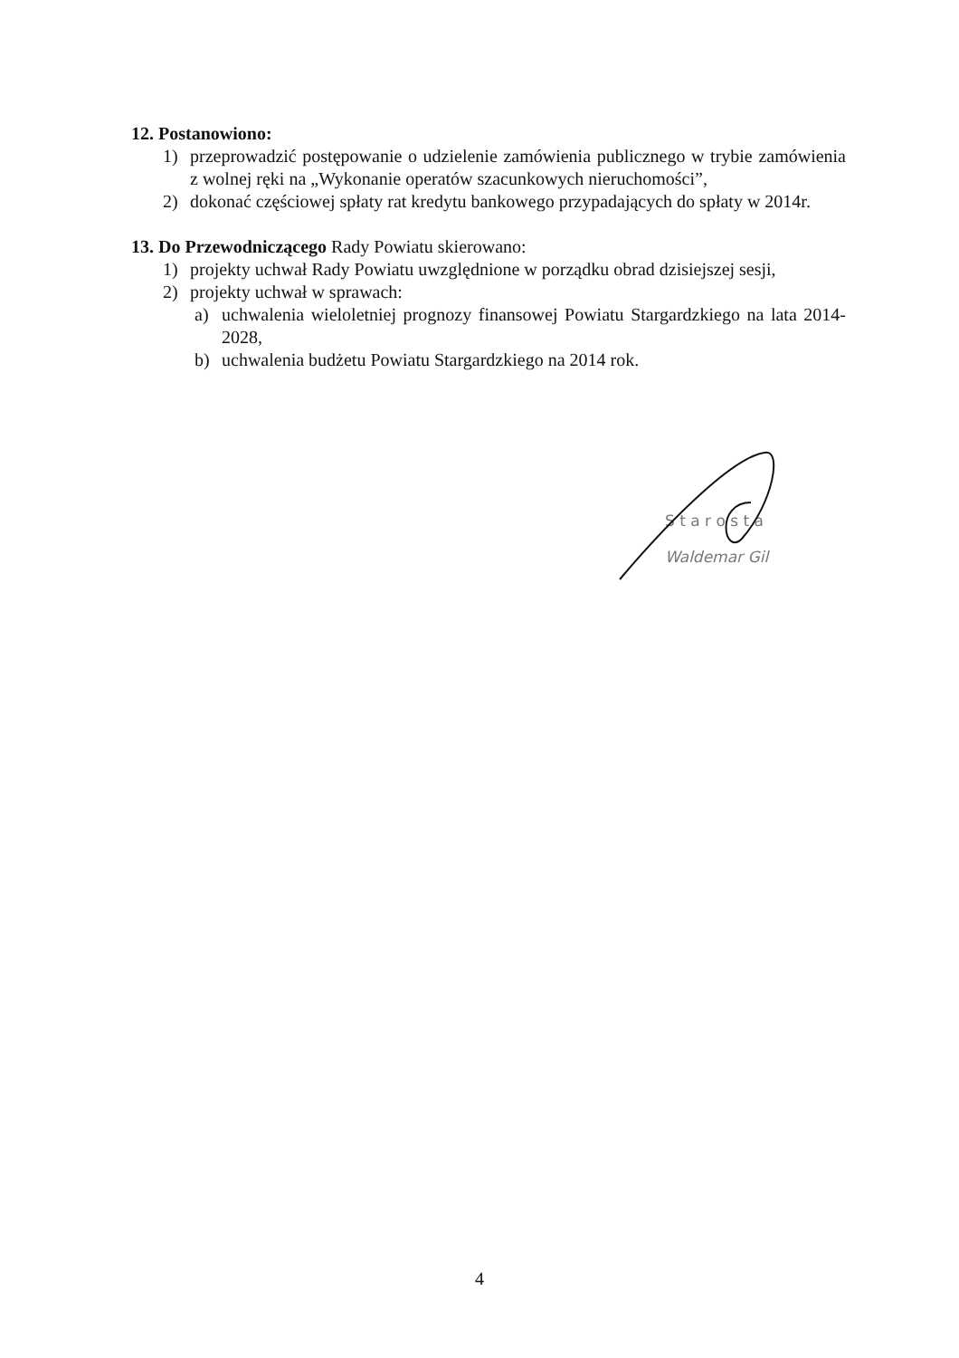12. Postanowiono:
1) przeprowadzić postępowanie o udzielenie zamówienia publicznego w trybie zamówienia z wolnej ręki na „Wykonanie operatów szacunkowych nieruchomości”,
2) dokonać częściowej spłaty rat kredytu bankowego przypadających do spłaty w 2014r.
13. Do Przewodniczącego Rady Powiatu skierowano:
1) projekty uchwał Rady Powiatu uwzględnione w porządku obrad dzisiejszej sesji,
2) projekty uchwał w sprawach:
a) uchwalenia wieloletniej prognozy finansowej Powiatu Stargardzkiego na lata 2014-2028,
b) uchwalenia budżetu Powiatu Stargardzkiego na 2014 rok.
S t a r o s t a
Waldemar Gil
4